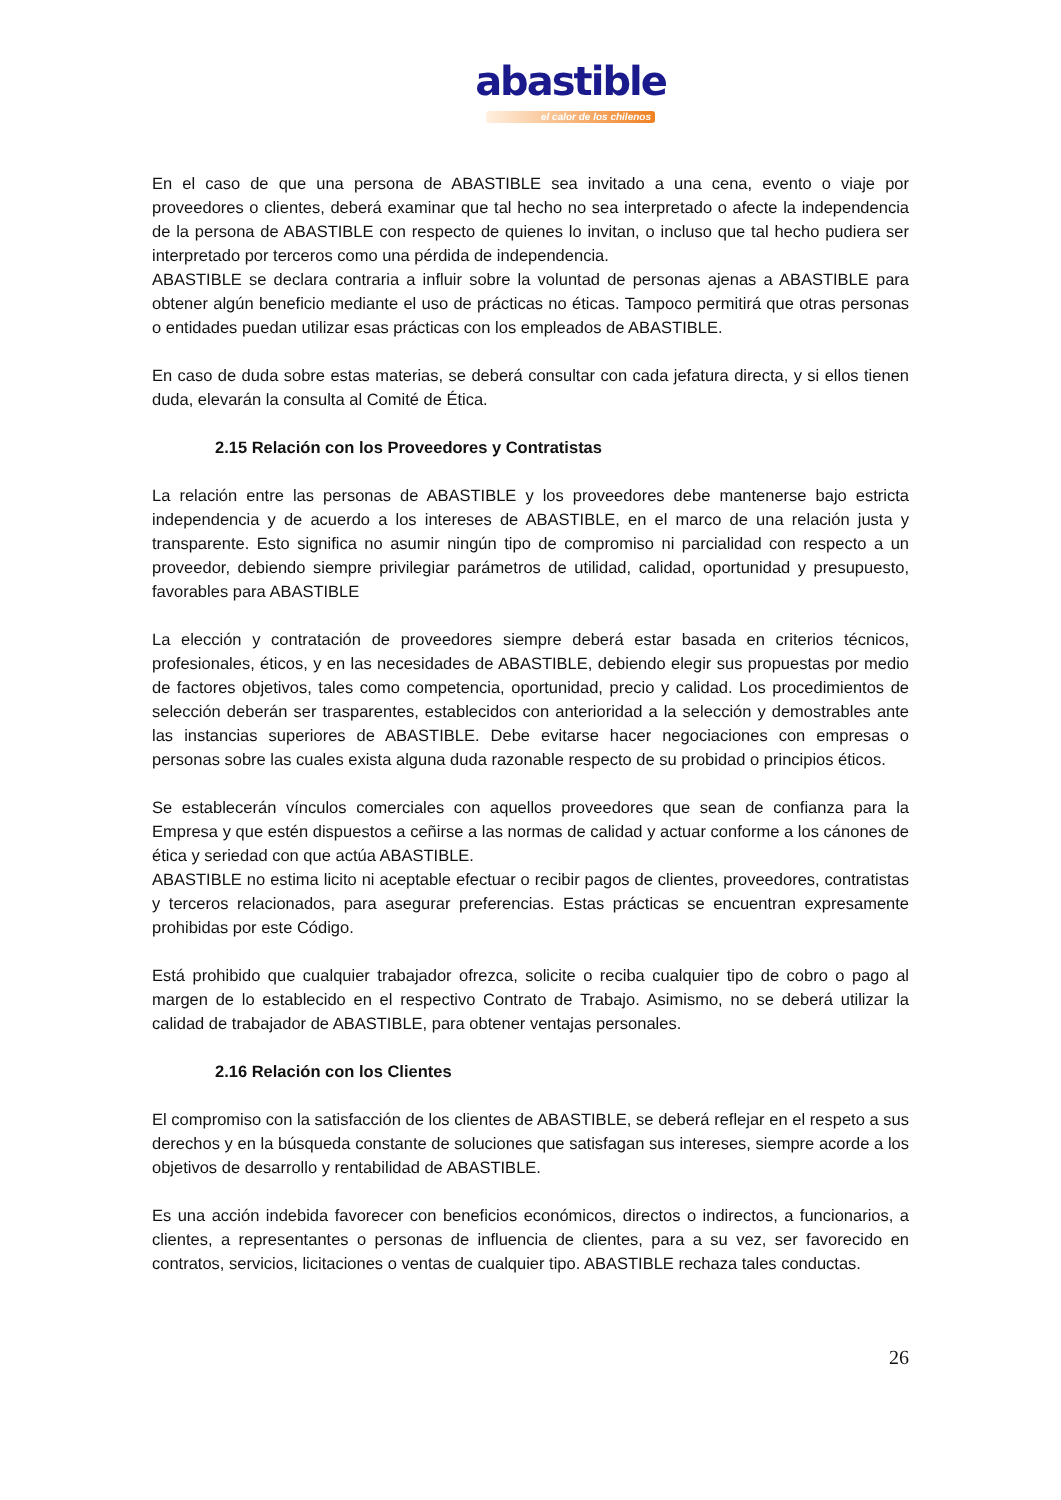abastible
el calor de los chilenos
En el caso de que una persona de ABASTIBLE sea invitado a una cena, evento o viaje por proveedores o clientes, deberá examinar que tal hecho no sea interpretado o afecte la independencia de la persona de ABASTIBLE con respecto de quienes lo invitan, o incluso que tal hecho pudiera ser interpretado por terceros como una pérdida de independencia.
ABASTIBLE se declara contraria a influir sobre la voluntad de personas ajenas a ABASTIBLE para obtener algún beneficio mediante el uso de prácticas no éticas. Tampoco permitirá que otras personas o entidades puedan utilizar esas prácticas con los empleados de ABASTIBLE.
En caso de duda sobre estas materias, se deberá consultar con cada jefatura directa, y si ellos tienen duda, elevarán la consulta al Comité de Ética.
2.15 Relación con los Proveedores y Contratistas
La relación entre las personas de ABASTIBLE y los proveedores debe mantenerse bajo estricta independencia y de acuerdo a los intereses de ABASTIBLE, en el marco de una relación justa y transparente. Esto significa no asumir ningún tipo de compromiso ni parcialidad con respecto a un proveedor, debiendo siempre privilegiar parámetros de utilidad, calidad, oportunidad y presupuesto, favorables para ABASTIBLE
La elección y contratación de proveedores siempre deberá estar basada en criterios técnicos, profesionales, éticos, y en las necesidades de ABASTIBLE, debiendo elegir sus propuestas por medio de factores objetivos, tales como competencia, oportunidad, precio y calidad. Los procedimientos de selección deberán ser trasparentes, establecidos con anterioridad a la selección y demostrables ante las instancias superiores de ABASTIBLE. Debe evitarse hacer negociaciones con empresas o personas sobre las cuales exista alguna duda razonable respecto de su probidad o principios éticos.
Se establecerán vínculos comerciales con aquellos proveedores que sean de confianza para la Empresa y que estén dispuestos a ceñirse a las normas de calidad y actuar conforme a los cánones de ética y seriedad con que actúa ABASTIBLE.
ABASTIBLE no estima licito ni aceptable efectuar o recibir pagos de clientes, proveedores, contratistas y terceros relacionados, para asegurar preferencias. Estas prácticas se encuentran expresamente prohibidas por este Código.
Está prohibido que cualquier trabajador ofrezca, solicite o reciba cualquier tipo de cobro o pago al margen de lo establecido en el respectivo Contrato de Trabajo. Asimismo, no se deberá utilizar la calidad de trabajador de ABASTIBLE, para obtener ventajas personales.
2.16 Relación con los Clientes
El compromiso con la satisfacción de los clientes de ABASTIBLE, se deberá reflejar en el respeto a sus derechos y en la búsqueda constante de soluciones que satisfagan sus intereses, siempre acorde a los objetivos de desarrollo y rentabilidad de ABASTIBLE.
Es una acción indebida favorecer con beneficios económicos, directos o indirectos, a funcionarios, a clientes, a representantes o personas de influencia de clientes, para a su vez, ser favorecido en contratos, servicios, licitaciones o ventas de cualquier tipo. ABASTIBLE rechaza tales conductas.
26